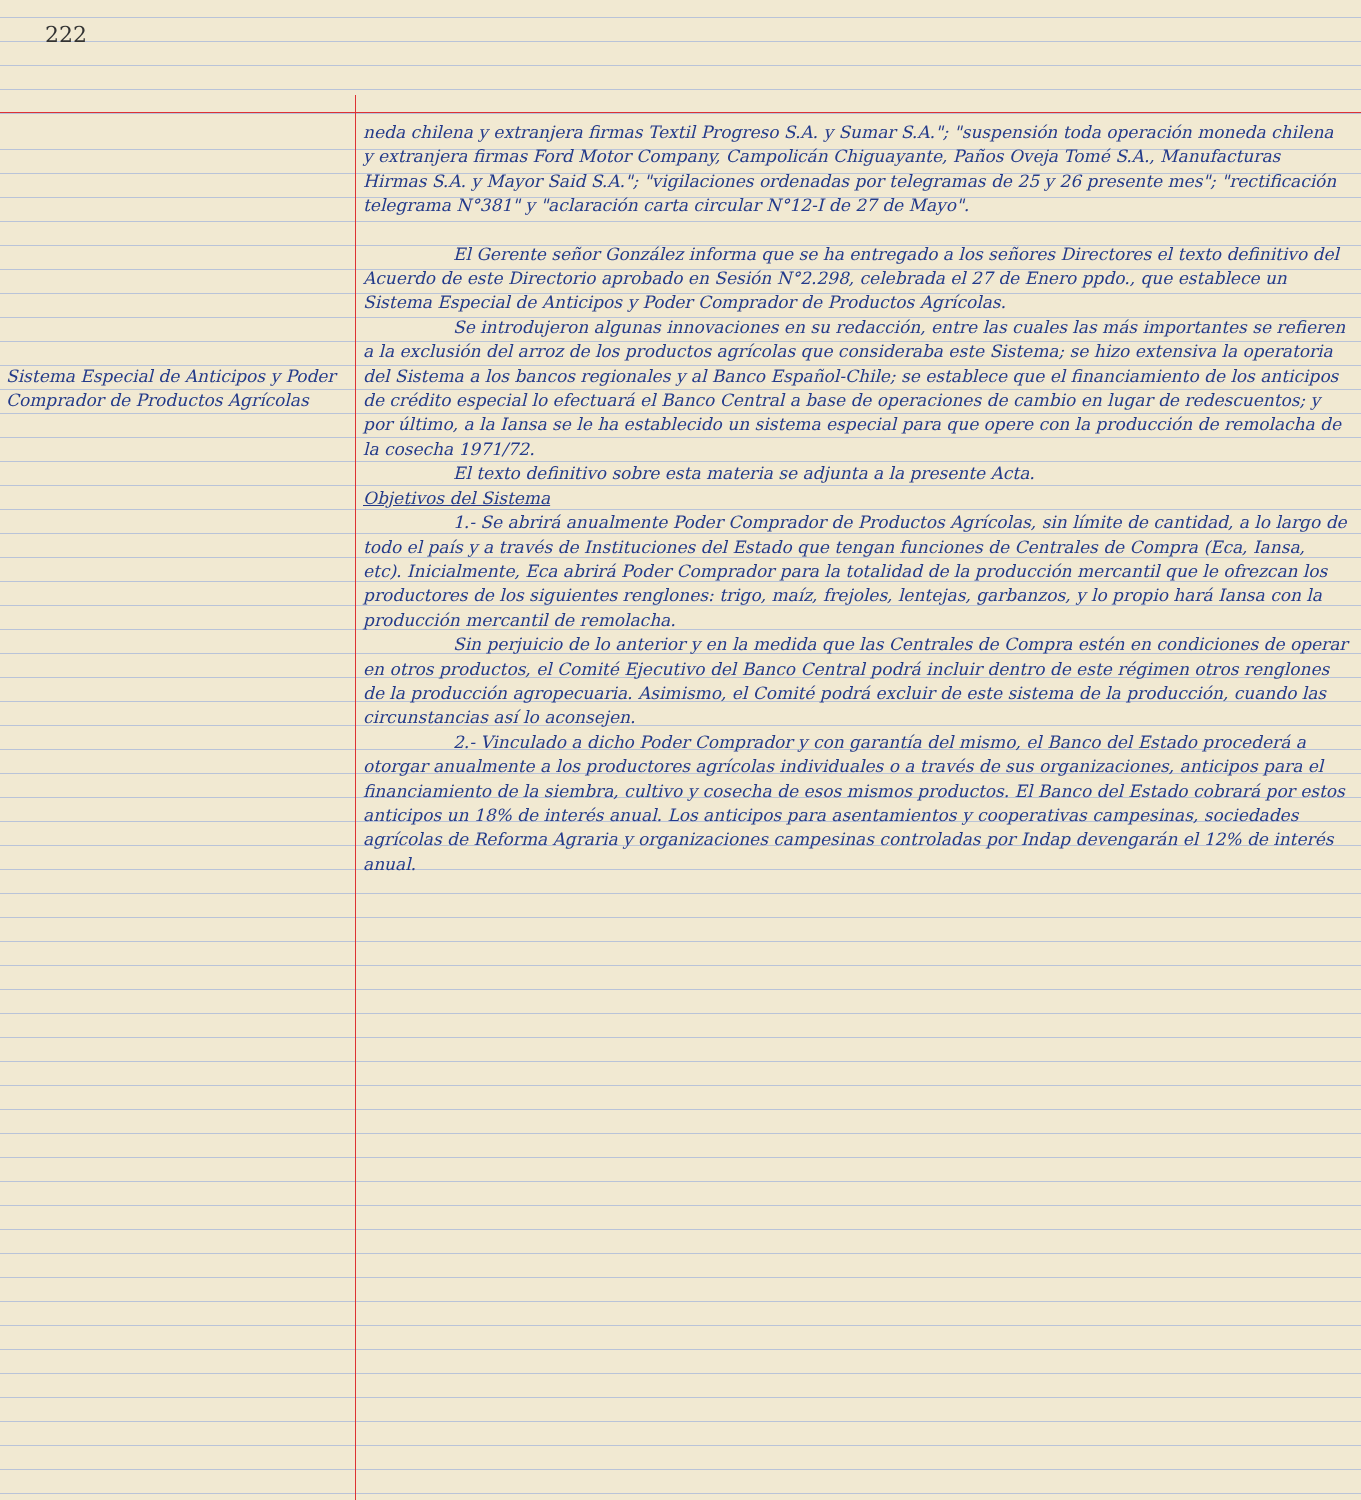222
Sistema Especial de Anticipos y Poder Comprador de Productos Agrícolas
neda chilena y extranjera firmas Textil Progreso S.A. y Sumar S.A."; "suspensión toda operación moneda chilena y extranjera firmas Ford Motor Company, Campolicán Chiguayante, Paños Oveja Tomé S.A., Manufacturas Hirmas S.A. y Mayor Said S.A."; "vigilaciones ordenadas por telegramas de 25 y 26 presente mes"; "rectificación telegrama N°381" y "aclaración carta circular N°12-I de 27 de Mayo".
El Gerente señor González informa que se ha entregado a los señores Directores el texto definitivo del Acuerdo de este Directorio aprobado en Sesión N°2.298, celebrada el 27 de Enero ppdo., que establece un Sistema Especial de Anticipos y Poder Comprador de Productos Agrícolas.
Se introdujeron algunas innovaciones en su redacción, entre las cuales las más importantes se refieren a la exclusión del arroz de los productos agrícolas que consideraba este Sistema; se hizo extensiva la operatoria del Sistema a los bancos regionales y al Banco Español-Chile; se establece que el financiamiento de los anticipos de crédito especial lo efectuará el Banco Central a base de operaciones de cambio en lugar de redescuentos; y por último, a la Iansa se le ha establecido un sistema especial para que opere con la producción de remolacha de la cosecha 1971/72.
El texto definitivo sobre esta materia se adjunta a la presente Acta.
Objetivos del Sistema
1.- Se abrirá anualmente Poder Comprador de Productos Agrícolas, sin límite de cantidad, a lo largo de todo el país y a través de Instituciones del Estado que tengan funciones de Centrales de Compra (Eca, Iansa, etc). Inicialmente, Eca abrirá Poder Comprador para la totalidad de la producción mercantil que le ofrezcan los productores de los siguientes renglones: trigo, maíz, frejoles, lentejas, garbanzos, y lo propio hará Iansa con la producción mercantil de remolacha.
Sin perjuicio de lo anterior y en la medida que las Centrales de Compra estén en condiciones de operar en otros productos, el Comité Ejecutivo del Banco Central podrá incluir dentro de este régimen otros renglones de la producción agropecuaria. Asimismo, el Comité podrá excluir de este sistema de la producción, cuando las circunstancias así lo aconsejen.
2.- Vinculado a dicho Poder Comprador y con garantía del mismo, el Banco del Estado procederá a otorgar anualmente a los productores agrícolas individuales o a través de sus organizaciones, anticipos para el financiamiento de la siembra, cultivo y cosecha de esos mismos productos. El Banco del Estado cobrará por estos anticipos un 18% de interés anual. Los anticipos para asentamientos y cooperativas campesinas, sociedades agrícolas de Reforma Agraria y organizaciones campesinas controladas por Indap devengarán el 12% de interés anual.